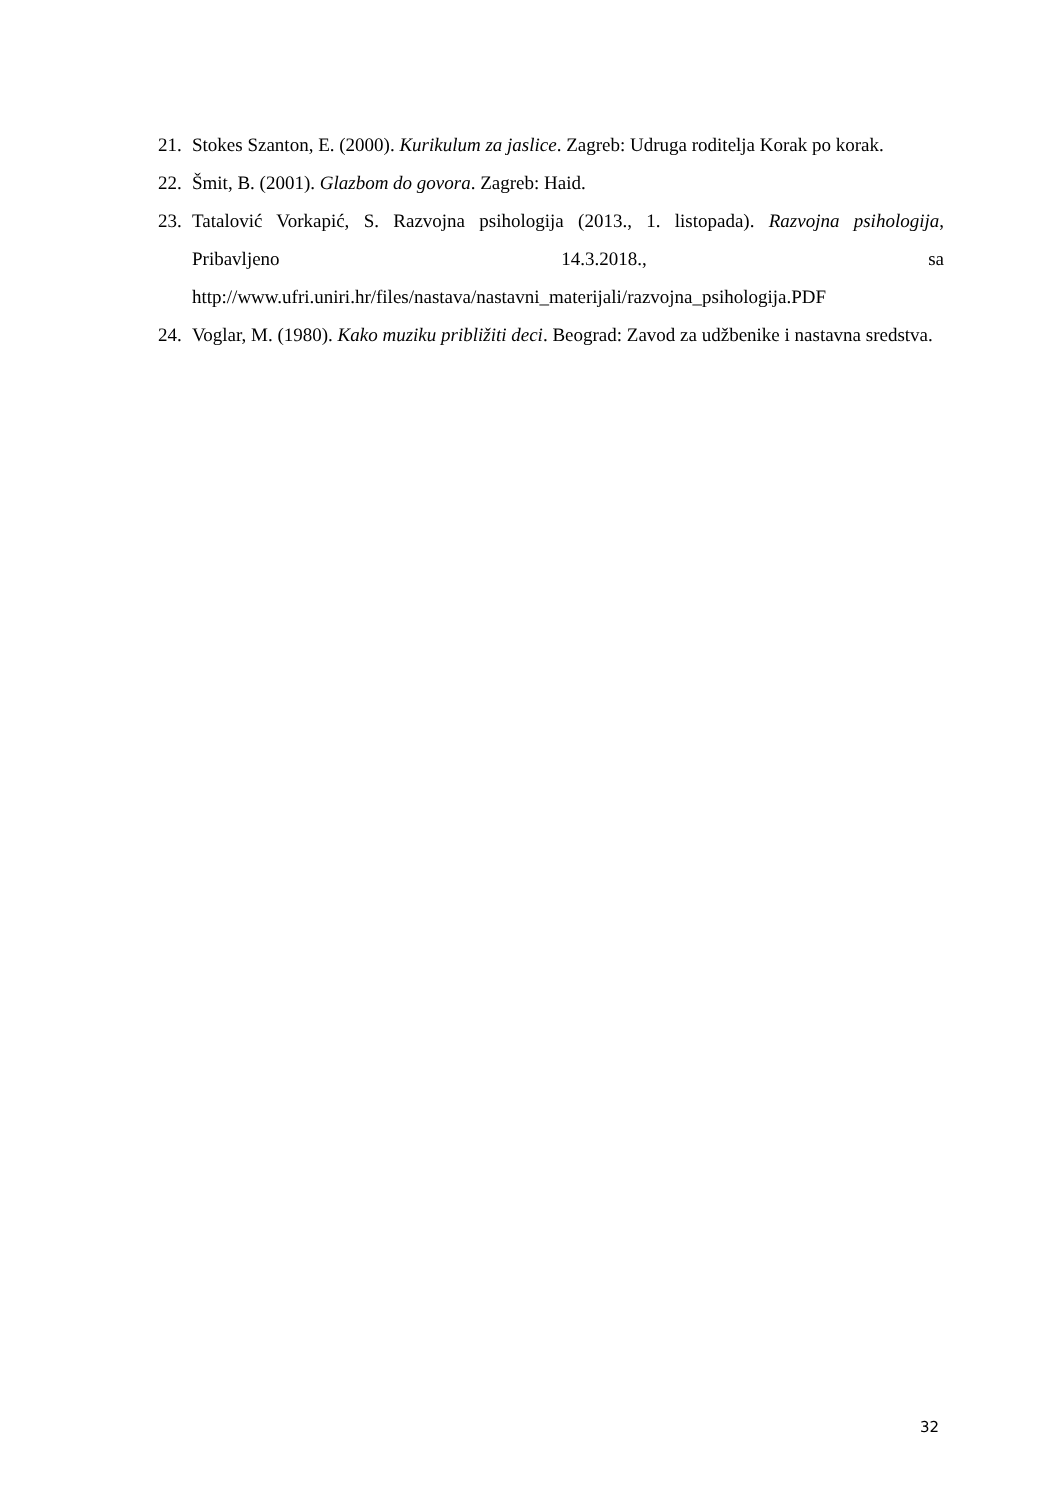21. Stokes Szanton, E. (2000). Kurikulum za jaslice. Zagreb: Udruga roditelja Korak po korak.
22. Šmit, B. (2001). Glazbom do govora. Zagreb: Haid.
23. Tatalović Vorkapić, S. Razvojna psihologija (2013., 1. listopada). Razvojna psihologija, Pribavljeno 14.3.2018., sa http://www.ufri.uniri.hr/files/nastava/nastavni_materijali/razvojna_psihologija.PDF
24. Voglar, M. (1980). Kako muziku približiti deci. Beograd: Zavod za udžbenike i nastavna sredstva.
32